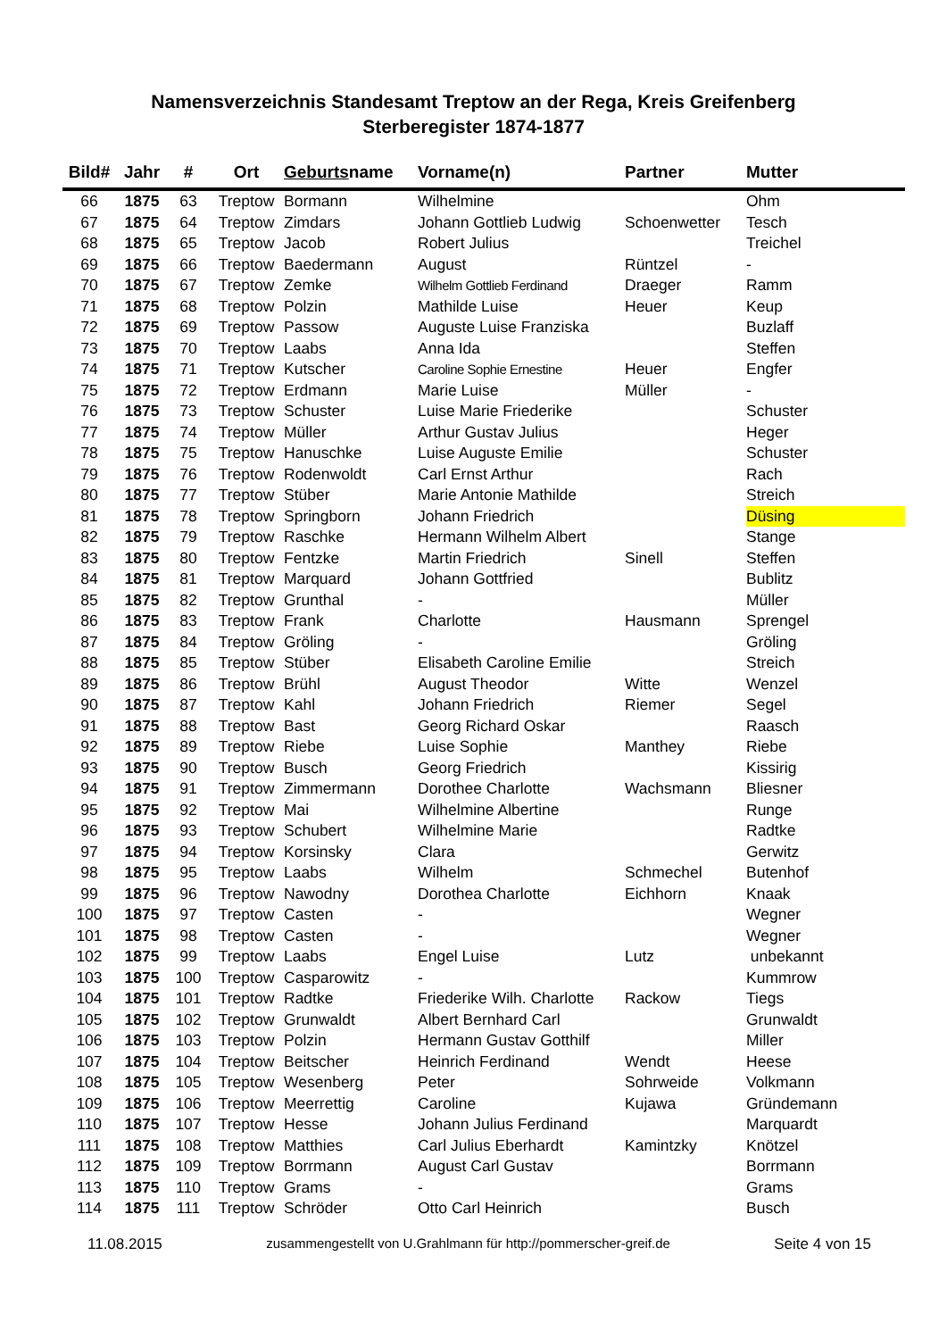Namensverzeichnis Standesamt Treptow an der Rega, Kreis Greifenberg
Sterberegister 1874-1877
| Bild# | Jahr | # | Ort | Geburts name | Vorname(n) | Partner | Mutter |
| --- | --- | --- | --- | --- | --- | --- | --- |
| 66 | 1875 | 63 | Treptow | Bormann | Wilhelmine | | Ohm |
| 67 | 1875 | 64 | Treptow | Zimdars | Johann Gottlieb Ludwig | Schoenwetter | Tesch |
| 68 | 1875 | 65 | Treptow | Jacob | Robert Julius | | Treichel |
| 69 | 1875 | 66 | Treptow | Baedermann | August | Rüntzel | - |
| 70 | 1875 | 67 | Treptow | Zemke | Wilhelm Gottlieb Ferdinand | Draeger | Ramm |
| 71 | 1875 | 68 | Treptow | Polzin | Mathilde Luise | Heuer | Keup |
| 72 | 1875 | 69 | Treptow | Passow | Auguste Luise Franziska | | Buzlaff |
| 73 | 1875 | 70 | Treptow | Laabs | Anna Ida | | Steffen |
| 74 | 1875 | 71 | Treptow | Kutscher | Caroline Sophie Ernestine | Heuer | Engfer |
| 75 | 1875 | 72 | Treptow | Erdmann | Marie Luise | Müller | - |
| 76 | 1875 | 73 | Treptow | Schuster | Luise Marie Friederike | | Schuster |
| 77 | 1875 | 74 | Treptow | Müller | Arthur Gustav Julius | | Heger |
| 78 | 1875 | 75 | Treptow | Hanuschke | Luise Auguste Emilie | | Schuster |
| 79 | 1875 | 76 | Treptow | Rodenwoldt | Carl Ernst Arthur | | Rach |
| 80 | 1875 | 77 | Treptow | Stüber | Marie Antonie Mathilde | | Streich |
| 81 | 1875 | 78 | Treptow | Springborn | Johann Friedrich | | Düsing |
| 82 | 1875 | 79 | Treptow | Raschke | Hermann Wilhelm Albert | | Stange |
| 83 | 1875 | 80 | Treptow | Fentzke | Martin Friedrich | Sinell | Steffen |
| 84 | 1875 | 81 | Treptow | Marquard | Johann Gottfried | | Bublitz |
| 85 | 1875 | 82 | Treptow | Grunthal | - | | Müller |
| 86 | 1875 | 83 | Treptow | Frank | Charlotte | Hausmann | Sprengel |
| 87 | 1875 | 84 | Treptow | Gröling | - | | Gröling |
| 88 | 1875 | 85 | Treptow | Stüber | Elisabeth Caroline Emilie | | Streich |
| 89 | 1875 | 86 | Treptow | Brühl | August Theodor | Witte | Wenzel |
| 90 | 1875 | 87 | Treptow | Kahl | Johann Friedrich | Riemer | Segel |
| 91 | 1875 | 88 | Treptow | Bast | Georg Richard Oskar | | Raasch |
| 92 | 1875 | 89 | Treptow | Riebe | Luise Sophie | Manthey | Riebe |
| 93 | 1875 | 90 | Treptow | Busch | Georg Friedrich | | Kissirig |
| 94 | 1875 | 91 | Treptow | Zimmermann | Dorothee Charlotte | Wachsmann | Bliesner |
| 95 | 1875 | 92 | Treptow | Mai | Wilhelmine Albertine | | Runge |
| 96 | 1875 | 93 | Treptow | Schubert | Wilhelmine Marie | | Radtke |
| 97 | 1875 | 94 | Treptow | Korsinsky | Clara | | Gerwitz |
| 98 | 1875 | 95 | Treptow | Laabs | Wilhelm | Schmechel | Butenhof |
| 99 | 1875 | 96 | Treptow | Nawodny | Dorothea Charlotte | Eichhorn | Knaak |
| 100 | 1875 | 97 | Treptow | Casten | - | | Wegner |
| 101 | 1875 | 98 | Treptow | Casten | - | | Wegner |
| 102 | 1875 | 99 | Treptow | Laabs | Engel Luise | Lutz | unbekannt |
| 103 | 1875 | 100 | Treptow | Casparowitz | - | | Kummrow |
| 104 | 1875 | 101 | Treptow | Radtke | Friederike Wilh. Charlotte | Rackow | Tiegs |
| 105 | 1875 | 102 | Treptow | Grunwaldt | Albert Bernhard Carl | | Grunwaldt |
| 106 | 1875 | 103 | Treptow | Polzin | Hermann Gustav Gotthilf | | Miller |
| 107 | 1875 | 104 | Treptow | Beitscher | Heinrich Ferdinand | Wendt | Heese |
| 108 | 1875 | 105 | Treptow | Wesenberg | Peter | Sohrweide | Volkmann |
| 109 | 1875 | 106 | Treptow | Meerrettig | Caroline | Kujawa | Gründemann |
| 110 | 1875 | 107 | Treptow | Hesse | Johann Julius Ferdinand | | Marquardt |
| 111 | 1875 | 108 | Treptow | Matthies | Carl Julius Eberhardt | Kamintzky | Knötzel |
| 112 | 1875 | 109 | Treptow | Borrmann | August Carl Gustav | | Borrmann |
| 113 | 1875 | 110 | Treptow | Grams | - | | Grams |
| 114 | 1875 | 111 | Treptow | Schröder | Otto Carl Heinrich | | Busch |
11.08.2015 zusammengestellt von U.Grahlmann für http://pommerscher-greif.de Seite 4 von 15